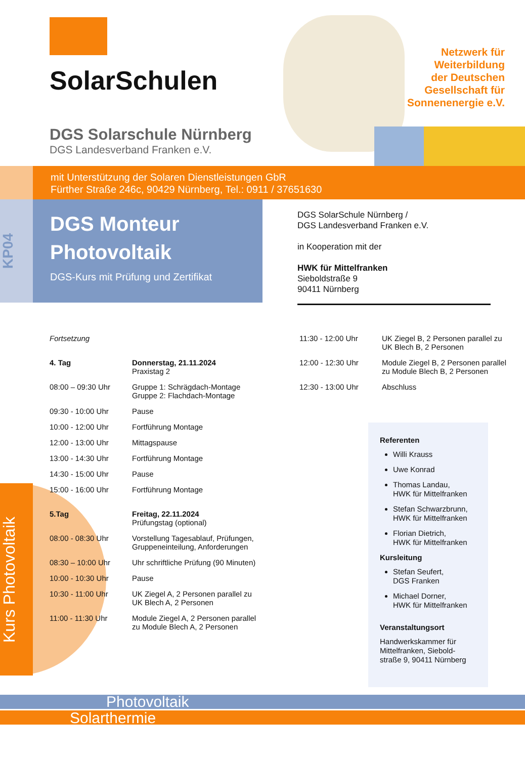SolarSchulen
DGS Solarschule Nürnberg
DGS Landesverband Franken e.V.
Netzwerk für
Weiterbildung
der Deutschen
Gesellschaft für
Sonnenenergie e.V.
mit Unterstützung der Solaren Dienstleistungen GbR
Fürther Straße 246c, 90429 Nürnberg, Tel.: 0911 / 37651630
KP04
DGS Monteur
Photovoltaik
DGS-Kurs mit Prüfung und Zertifikat
DGS SolarSchule Nürnberg /
DGS Landesverband Franken e.V.
in Kooperation mit der
HWK für Mittelfranken
Sieboldstraße 9
90411 Nürnberg
Kurs Photovoltaik
| Fortsetzung | |
| 4. Tag | Donnerstag, 21.11.2024 Praxistag 2 |
| 08:00 – 09:30 Uhr | Gruppe 1: Schrägdach-Montage Gruppe 2: Flachdach-Montage |
| 09:30 - 10:00 Uhr | Pause |
| 10:00 - 12:00 Uhr | Fortführung Montage |
| 12:00 - 13:00 Uhr | Mittagspause |
| 13:00 - 14:30 Uhr | Fortführung Montage |
| 14:30 - 15:00 Uhr | Pause |
| 15:00 - 16:00 Uhr | Fortführung Montage |
| 5.Tag | Freitag, 22.11.2024 Prüfungstag (optional) |
| 08:00 - 08:30 Uhr | Vorstellung Tagesablauf, Prüfungen, Gruppeneinteilung, Anforderungen |
| 08:30 – 10:00 Uhr | Uhr schriftliche Prüfung (90 Minuten) |
| 10:00 - 10:30 Uhr | Pause |
| 10:30 - 11:00 Uhr | UK Ziegel A, 2 Personen parallel zu UK Blech A, 2 Personen |
| 11:00 - 11:30 Uhr | Module Ziegel A, 2 Personen parallel zu Module Blech A, 2 Personen |
| 11:30 - 12:00 Uhr | UK Ziegel B, 2 Personen parallel zu UK Blech B, 2 Personen |
| 12:00 - 12:30 Uhr | Module Ziegel B, 2 Personen parallel zu Module Blech B, 2 Personen |
| 12:30 - 13:00 Uhr | Abschluss |
Referenten
Willi Krauss
Uwe Konrad
Thomas Landau,
HWK für Mittelfranken
Stefan Schwarzbrunn,
HWK für Mittelfranken
Florian Dietrich,
HWK für Mittelfranken
Kursleitung
Stefan Seufert,
DGS Franken
Michael Dorner,
HWK für Mittelfranken
Veranstaltungsort
Handwerkskammer für
Mittelfranken, Siebold-
straße 9, 90411 Nürnberg
Photovoltaik
Solarthermie